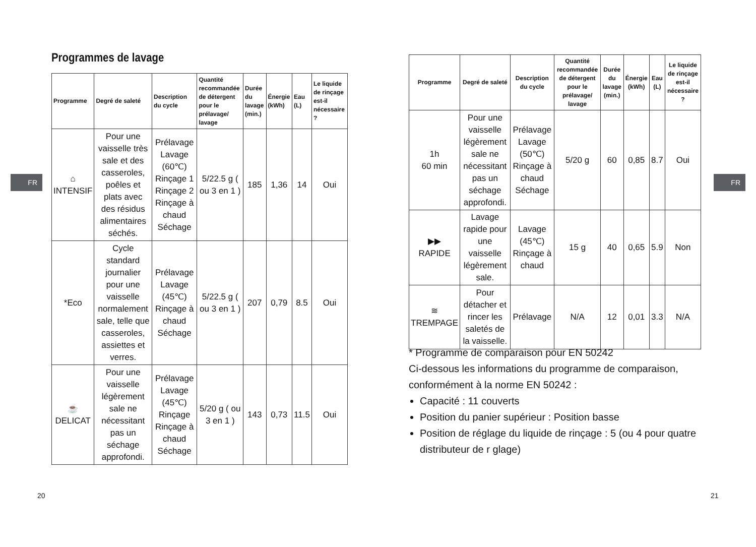FR
Programmes de lavage
| Programme | Degré de saleté | Description du cycle | Quantité recommandée de détergent pour le prélavage/ lavage | Durée du lavage (min.) | Énergie (kWh) | Eau (L) | Le liquide de rinçage est-il nécessaire ? |
| --- | --- | --- | --- | --- | --- | --- | --- |
| ⌂ INTENSIF | Pour une vaisselle très sale et des casseroles, poêles et plats avec des résidus alimentaires séchés. | Prélavage Lavage (60℃) Rinçage 1 Rinçage 2 Rinçage à chaud Séchage | 5/22.5 g ( ou 3 en 1 ) | 185 | 1,36 | 14 | Oui |
| *Eco | Cycle standard journalier pour une vaisselle normalement sale, telle que casseroles, assiettes et verres. | Prélavage Lavage (45℃) Rinçage à chaud Séchage | 5/22.5 g ( ou 3 en 1 ) | 207 | 0,79 | 8.5 | Oui |
| ☕ DELICAT | Pour une vaisselle légèrement sale ne nécessitant pas un séchage approfondi. | Prélavage Lavage (45℃) Rinçage Rinçage à chaud Séchage | 5/20 g ( ou 3 en 1 ) | 143 | 0,73 | 11.5 | Oui |
20
FR
| Programme | Degré de saleté | Description du cycle | Quantité recommandée de détergent pour le prélavage/ lavage | Durée du lavage (min.) | Énergie (kWh) | Eau (L) | Le liquide de rinçage est-il nécessaire ? |
| --- | --- | --- | --- | --- | --- | --- | --- |
| 1h 60 min | Pour une vaisselle légèrement sale ne nécessitant pas un séchage approfondi. | Prélavage Lavage (50℃) Rinçage à chaud Séchage | 5/20 g | 60 | 0,85 | 8.7 | Oui |
| ▶▶ RAPIDE | Lavage rapide pour une vaisselle légèrement sale. | Lavage (45℃) Rinçage à chaud | 15 g | 40 | 0,65 | 5.9 | Non |
| ≋ TREMPAGE | Pour détacher et rincer les saletés de la vaisselle. | Prélavage | N/A | 12 | 0,01 | 3.3 | N/A |
* Programme de comparaison pour EN 50242
Ci-dessous les informations du programme de comparaison, conformément à la norme EN 50242 :
Capacité : 11 couverts
Position du panier supérieur : Position basse
Position de réglage du liquide de rinçage : 5 (ou 4 pour quatre distributeur de r glage)
21